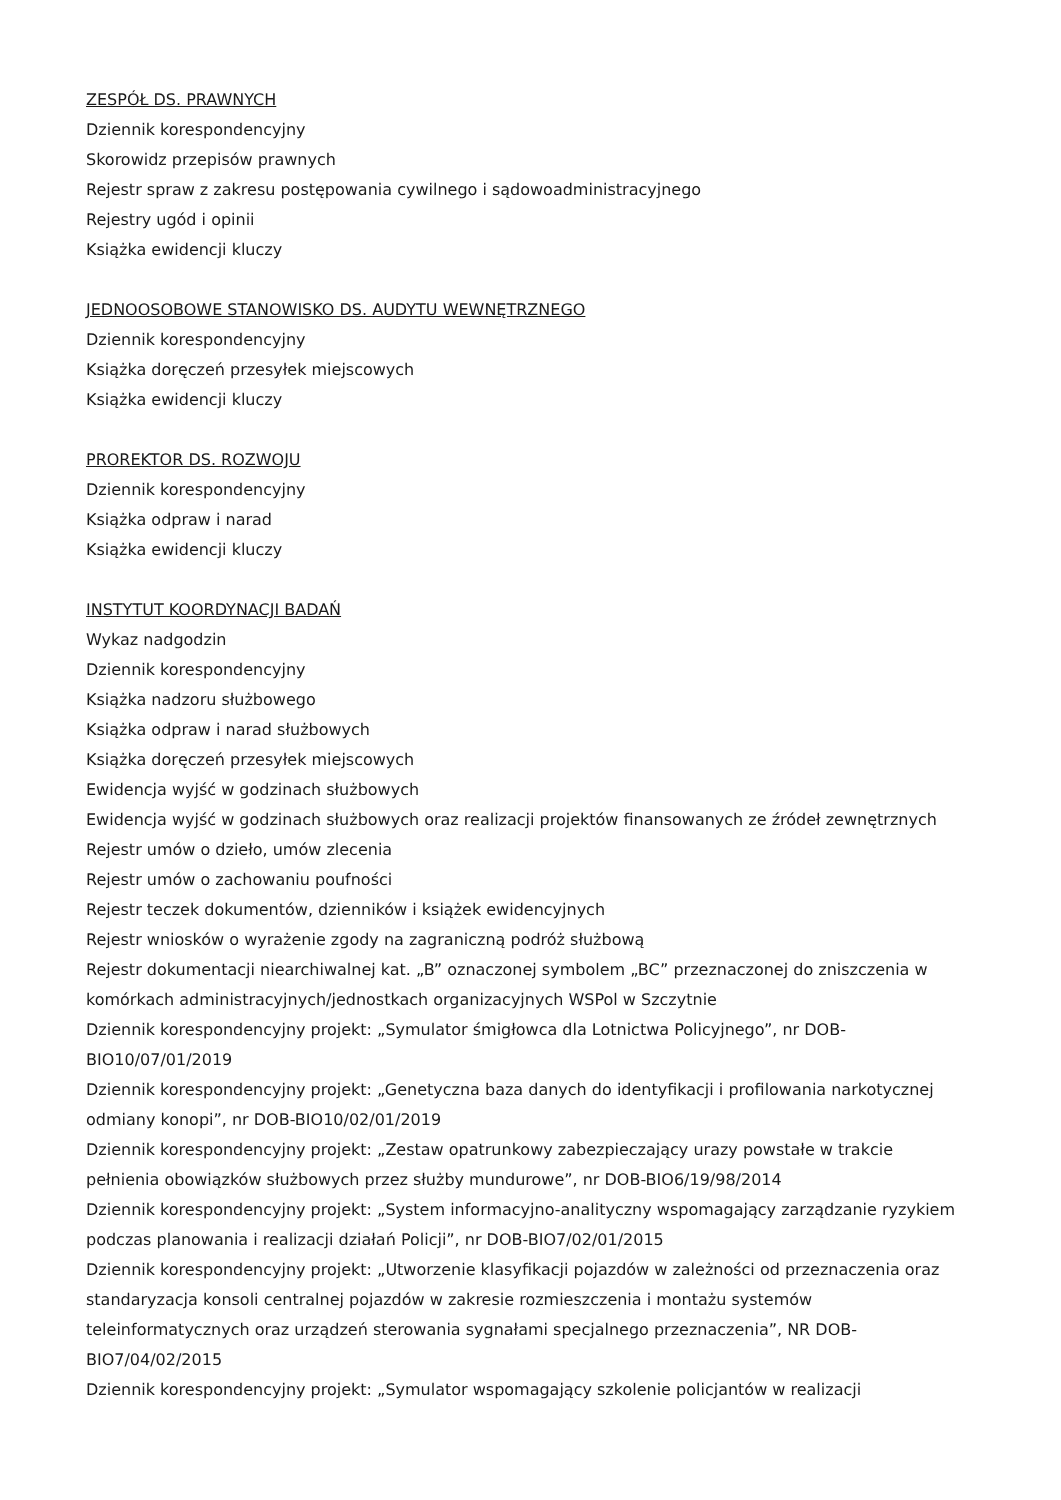ZESPÓŁ DS. PRAWNYCH
Dziennik korespondencyjny
Skorowidz przepisów prawnych
Rejestr spraw z zakresu postępowania cywilnego i sądowoadministracyjnego
Rejestry ugód i opinii
Książka ewidencji kluczy
JEDNOOSOBOWE STANOWISKO DS. AUDYTU WEWNĘTRZNEGO
Dziennik korespondencyjny
Książka doręczeń przesyłek miejscowych
Książka ewidencji kluczy
PROREKTOR DS. ROZWOJU
Dziennik korespondencyjny
Książka odpraw i narad
Książka ewidencji kluczy
INSTYTUT KOORDYNACJI BADAŃ
Wykaz nadgodzin
Dziennik korespondencyjny
Książka nadzoru służbowego
Książka odpraw i narad służbowych
Książka doręczeń przesyłek miejscowych
Ewidencja wyjść w godzinach służbowych
Ewidencja wyjść w godzinach służbowych oraz realizacji projektów finansowanych ze źródeł zewnętrznych
Rejestr umów o dzieło, umów zlecenia
Rejestr umów o zachowaniu poufności
Rejestr teczek dokumentów, dzienników i książek ewidencyjnych
Rejestr wniosków o wyrażenie zgody na zagraniczną podróż służbową
Rejestr dokumentacji niearchiwalnej kat. „B” oznaczonej symbolem „BC” przeznaczonej do zniszczenia w komórkach administracyjnych/jednostkach organizacyjnych WSPol w Szczytnie
Dziennik korespondencyjny projekt: „Symulator śmigłowca dla Lotnictwa Policyjnego”, nr DOB-BIO10/07/01/2019
Dziennik korespondencyjny projekt: „Genetyczna baza danych do identyfikacji i profilowania narkotycznej odmiany konopi”, nr DOB-BIO10/02/01/2019
Dziennik korespondencyjny projekt: „Zestaw opatrunkowy zabezpieczający urazy powstałe w trakcie pełnienia obowiązków służbowych przez służby mundurowe”, nr DOB-BIO6/19/98/2014
Dziennik korespondencyjny projekt: „System informacyjno-analityczny wspomagający zarządzanie ryzykiem podczas planowania i realizacji działań Policji”, nr DOB-BIO7/02/01/2015
Dziennik korespondencyjny projekt: „Utworzenie klasyfikacji pojazdów w zależności od przeznaczenia oraz standaryzacja konsoli centralnej pojazdów w zakresie rozmieszczenia i montażu systemów teleinformatycznych oraz urządzeń sterowania sygnałami specjalnego przeznaczenia”, NR DOB-BIO7/04/02/2015
Dziennik korespondencyjny projekt: „Symulator wspomagający szkolenie policjantów w realizacji